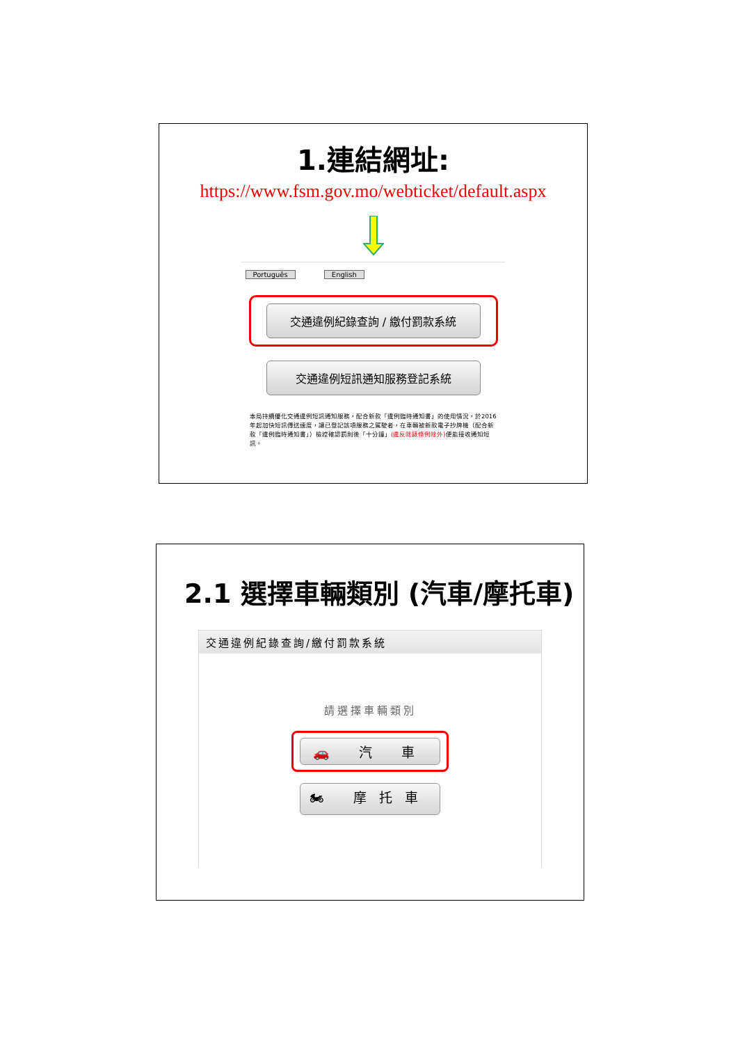1.連結網址:
https://www.fsm.gov.mo/webticket/default.aspx
Português English
交通違例紀錄查詢 / 繳付罰款系統
交通違例短訊通知服務登記系統
本局持續優化交通違例短訊通知服務，配合新款「違例臨時通知書」的使用情況，於2016年起加快短訊傳送速度，讓已登記該項服務之駕駛者，在車輛被新款電子抄牌機（配合新款「違例臨時通知書」）檢控確認罰則後「十分鐘」(違反咪錶條例除外) 便能接收通知短訊。
2.1 選擇車輛類別 (汽車/摩托車)
交通違例紀錄查詢/繳付罰款系統
請選擇車輛類別
🚗 汽 車
🏍 摩托車